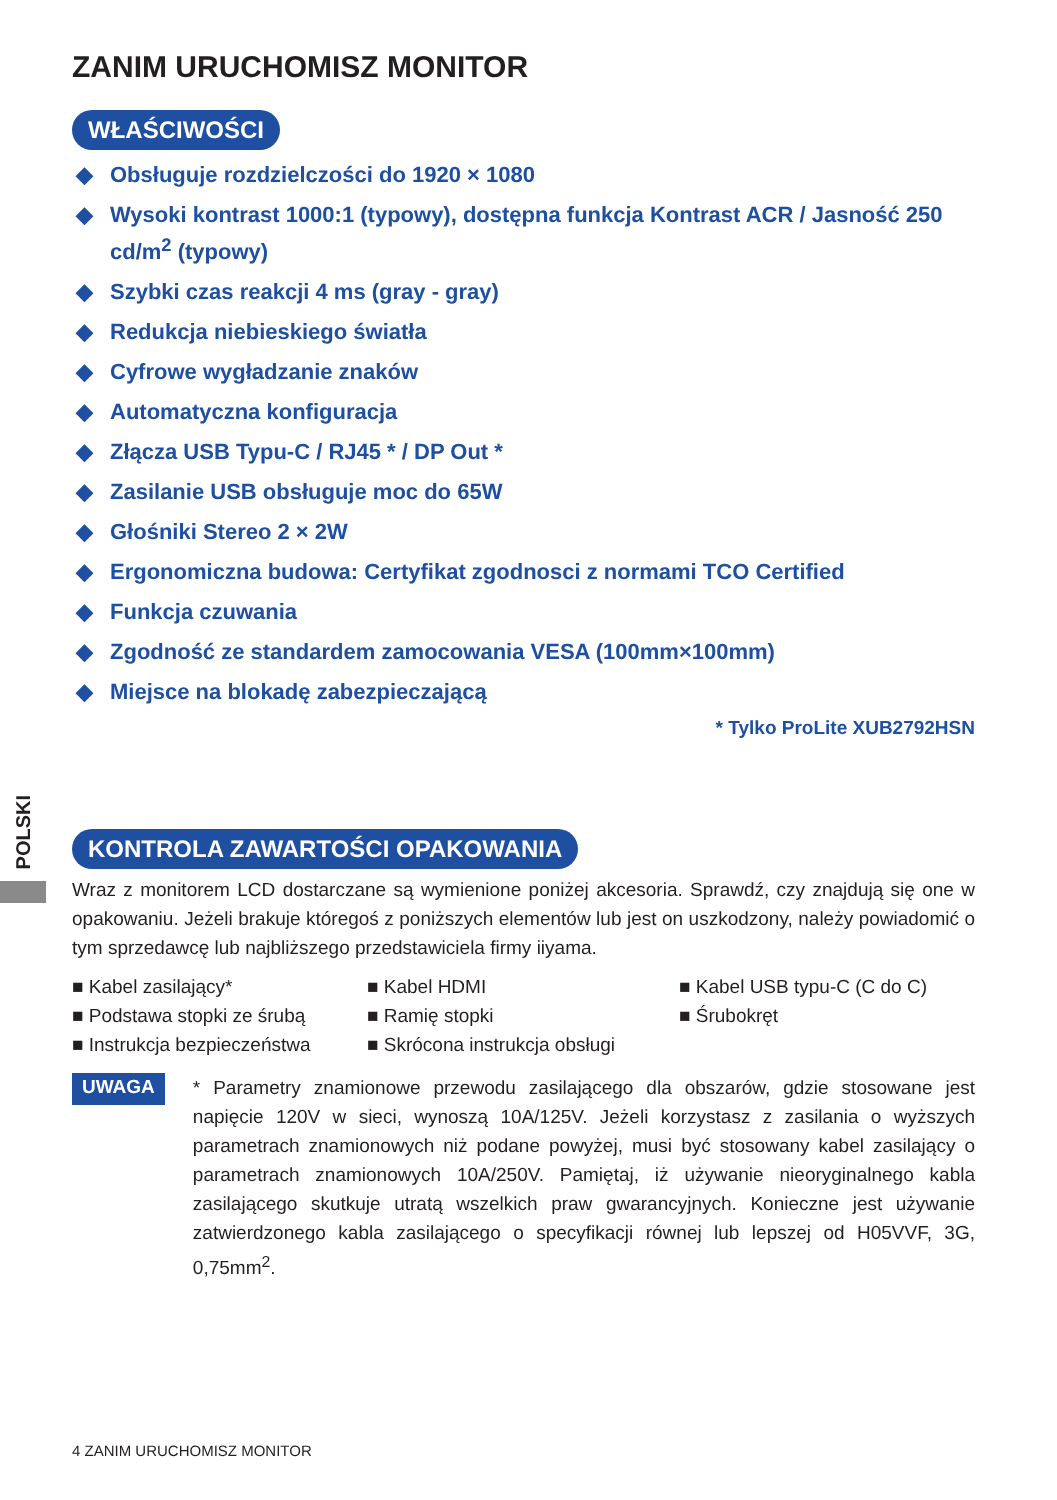POLSKI
ZANIM URUCHOMISZ MONITOR
WŁAŚCIWOŚCI
◆ Obsługuje rozdzielczości do 1920 × 1080
◆ Wysoki kontrast 1000:1 (typowy), dostępna funkcja Kontrast ACR / Jasność 250 cd/m<sup>2</sup> (typowy)
◆ Szybki czas reakcji 4 ms (gray - gray)
◆ Redukcja niebieskiego światła
◆ Cyfrowe wygładzanie znaków
◆ Automatyczna konfiguracja
◆ Złącza USB Typu-C / RJ45 * / DP Out *
◆ Zasilanie USB obsługuje moc do 65W
◆ Głośniki Stereo 2 × 2W
◆ Ergonomiczna budowa: Certyfikat zgodnosci z normami TCO Certified
◆ Funkcja czuwania
◆ Zgodność ze standardem zamocowania VESA (100mm×100mm)
◆ Miejsce na blokadę zabezpieczającą
* Tylko ProLite XUB2792HSN
KONTROLA ZAWARTOŚCI OPAKOWANIA
Wraz z monitorem LCD dostarczane są wymienione poniżej akcesoria. Sprawdź, czy znajdują się one w opakowaniu. Jeżeli brakuje któregoś z poniższych elementów lub jest on uszkodzony, należy powiadomić o tym sprzedawcę lub najbliższego przedstawiciela firmy iiyama.
■ Kabel zasilający*
■ Kabel HDMI
■ Kabel USB typu-C (C do C)
■ Podstawa stopki ze śrubą
■ Ramię stopki
■ Śrubokręt
■ Instrukcja bezpieczeństwa
■ Skrócona instrukcja obsługi
UWAGA
* Parametry znamionowe przewodu zasilającego dla obszarów, gdzie stosowane jest napięcie 120V w sieci, wynoszą 10A/125V. Jeżeli korzystasz z zasilania o wyższych parametrach znamionowych niż podane powyżej, musi być stosowany kabel zasilający o parametrach znamionowych 10A/250V. Pamiętaj, iż używanie nieoryginalnego kabla zasilającego skutkuje utratą wszelkich praw gwarancyjnych. Konieczne jest używanie zatwierdzonego kabla zasilającego o specyfikacji równej lub lepszej od H05VVF, 3G, 0,75mm<sup>2</sup>.
4 ZANIM URUCHOMISZ MONITOR